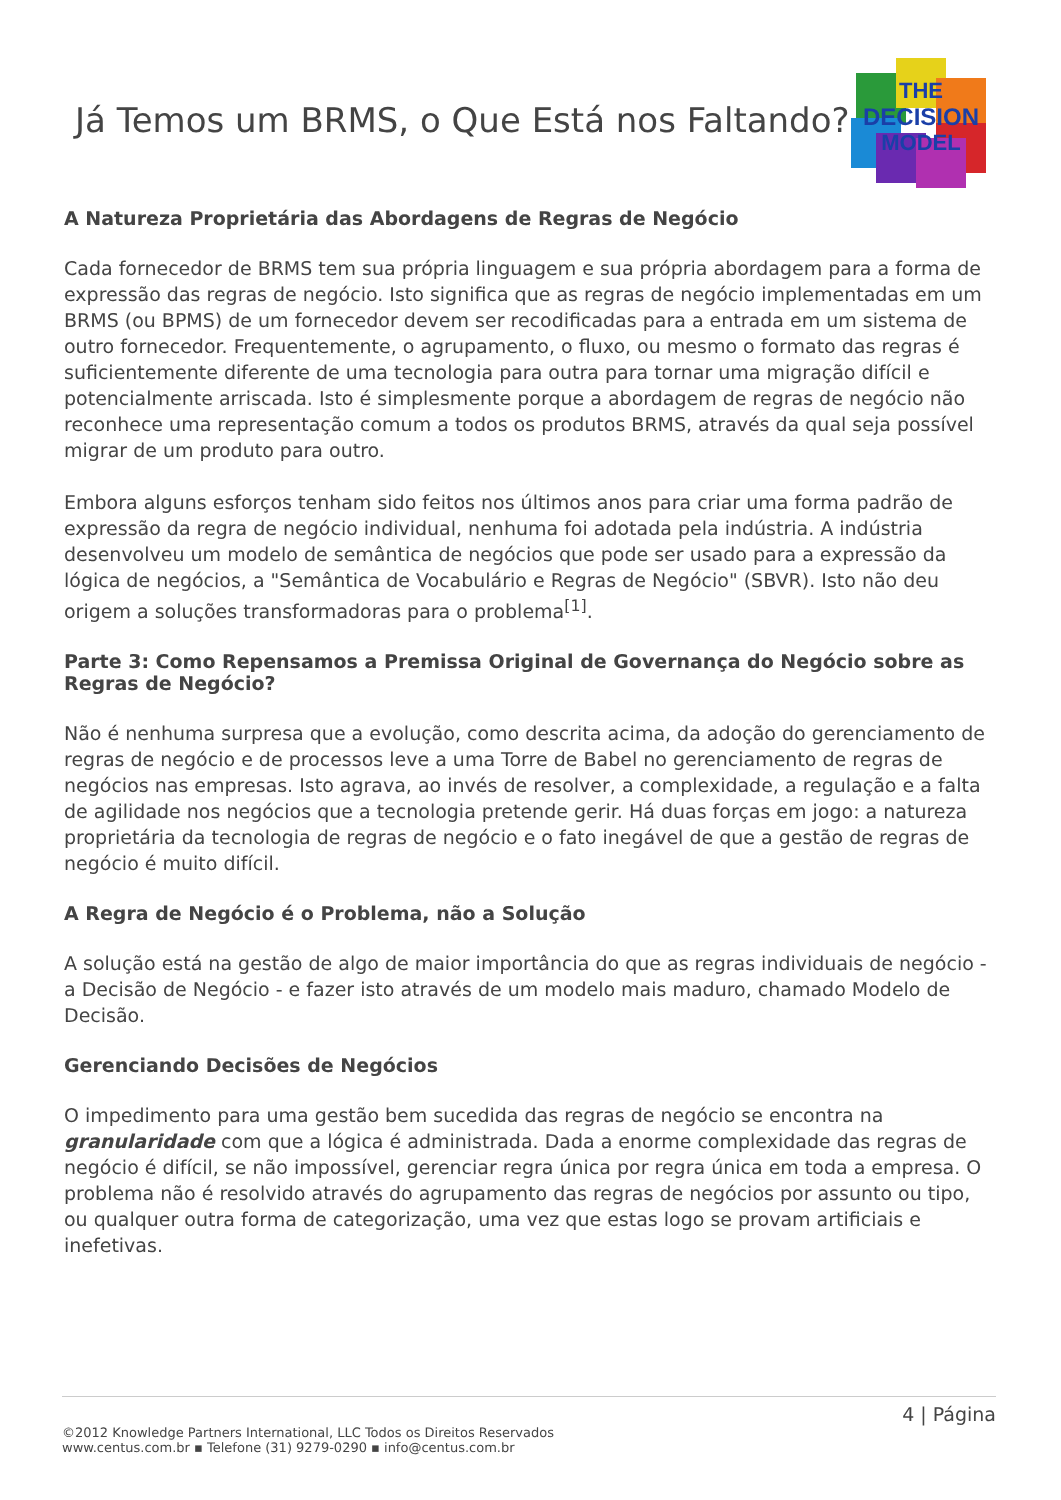Já Temos um BRMS, o Que Está nos Faltando?
THE
DECISION
MODEL
A Natureza Proprietária das Abordagens de Regras de Negócio
Cada fornecedor de BRMS tem sua própria linguagem e sua própria abordagem para a forma de expressão das regras de negócio. Isto significa que as regras de negócio implementadas em um BRMS (ou BPMS) de um fornecedor devem ser recodificadas para a entrada em um sistema de outro fornecedor. Frequentemente, o agrupamento, o fluxo, ou mesmo o formato das regras é suficientemente diferente de uma tecnologia para outra para tornar uma migração difícil e potencialmente arriscada. Isto é simplesmente porque a abordagem de regras de negócio não reconhece uma representação comum a todos os produtos BRMS, através da qual seja possível migrar de um produto para outro.
Embora alguns esforços tenham sido feitos nos últimos anos para criar uma forma padrão de expressão da regra de negócio individual, nenhuma foi adotada pela indústria. A indústria desenvolveu um modelo de semântica de negócios que pode ser usado para a expressão da lógica de negócios, a "Semântica de Vocabulário e Regras de Negócio" (SBVR). Isto não deu origem a soluções transformadoras para o problema<sup>[1]</sup>.
Parte 3: Como Repensamos a Premissa Original de Governança do Negócio sobre as Regras de Negócio?
Não é nenhuma surpresa que a evolução, como descrita acima, da adoção do gerenciamento de regras de negócio e de processos leve a uma Torre de Babel no gerenciamento de regras de negócios nas empresas. Isto agrava, ao invés de resolver, a complexidade, a regulação e a falta de agilidade nos negócios que a tecnologia pretende gerir. Há duas forças em jogo: a natureza proprietária da tecnologia de regras de negócio e o fato inegável de que a gestão de regras de negócio é muito difícil.
A Regra de Negócio é o Problema, não a Solução
A solução está na gestão de algo de maior importância do que as regras individuais de negócio - a Decisão de Negócio - e fazer isto através de um modelo mais maduro, chamado Modelo de Decisão.
Gerenciando Decisões de Negócios
O impedimento para uma gestão bem sucedida das regras de negócio se encontra na granularidade com que a lógica é administrada. Dada a enorme complexidade das regras de negócio é difícil, se não impossível, gerenciar regra única por regra única em toda a empresa. O problema não é resolvido através do agrupamento das regras de negócios por assunto ou tipo, ou qualquer outra forma de categorização, uma vez que estas logo se provam artificiais e inefetivas.
4 | Página
©2012 Knowledge Partners International, LLC Todos os Direitos Reservados
www.centus.com.br ▪ Telefone (31) 9279-0290 ▪ info@centus.com.br